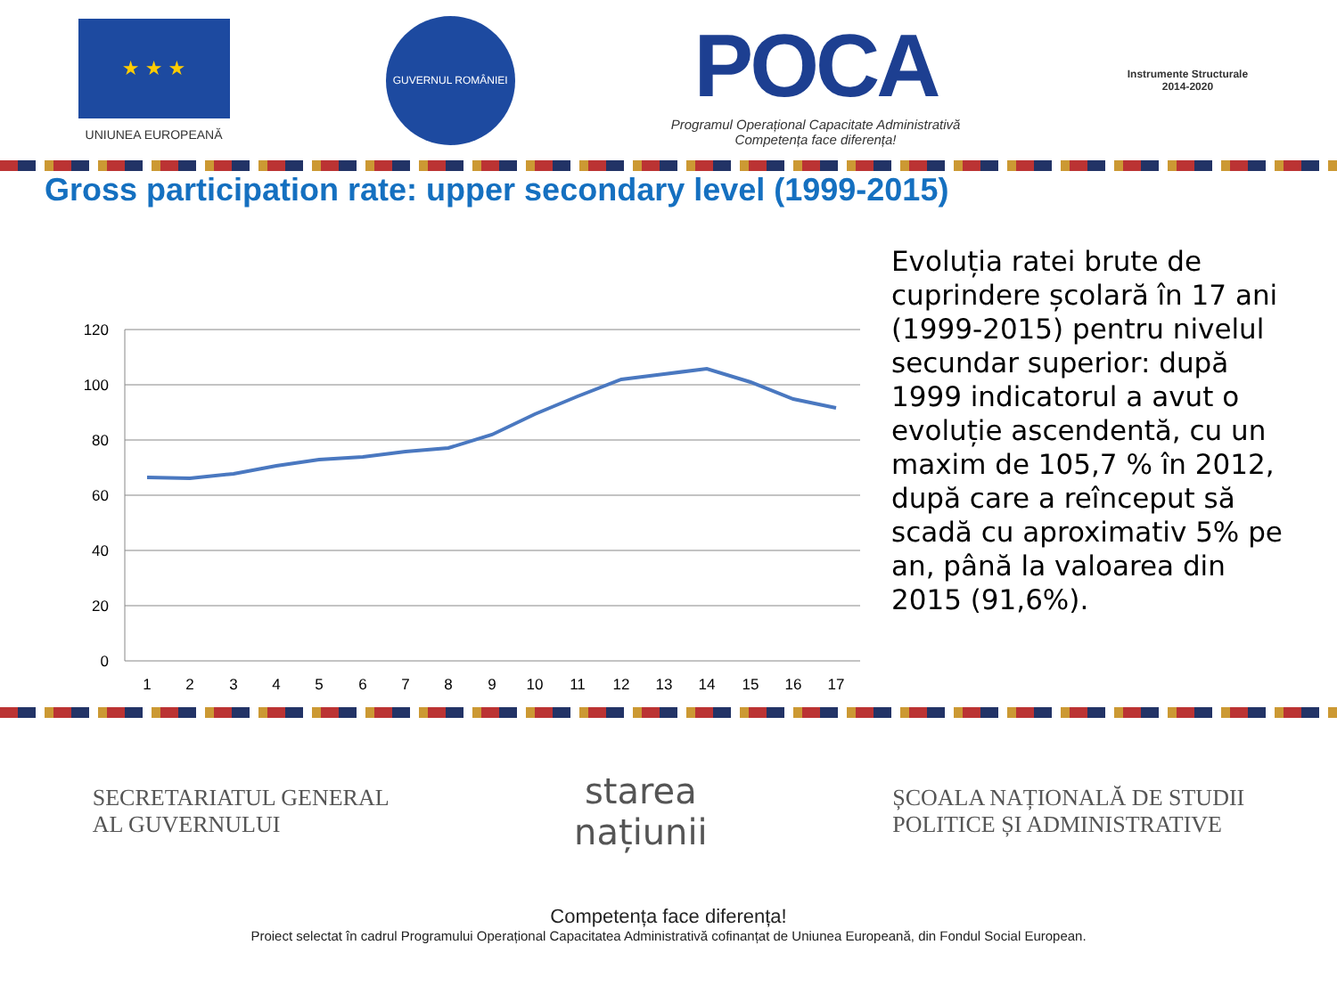★ ★ ★
UNIUNEA EUROPEANĂ
GUVERNUL ROMÂNIEI
POCA
Programul Operațional Capacitate Administrativă
Competența face diferența!
Instrumente Structurale
2014-2020
Gross participation rate: upper secondary level (1999-2015)
120
100
80
60
40
20
0
1
2
3
4
5
6
7
8
9
10
11
12
13
14
15
16
17
Evoluția ratei brute de cuprindere școlară în 17 ani (1999-2015) pentru nivelul secundar superior: după 1999 indicatorul a avut o evoluție ascendentă, cu un maxim de 105,7 % în 2012, după care a reînceput să scadă cu aproximativ 5% pe an, până la valoarea din 2015 (91,6%).
SECRETARIATUL GENERAL
AL GUVERNULUI
starea
națiunii
ȘCOALA NAȚIONALĂ DE STUDII
POLITICE ȘI ADMINISTRATIVE
Competența face diferența!
Proiect selectat în cadrul Programului Operațional Capacitatea Administrativă cofinanțat de Uniunea Europeană, din Fondul Social European.